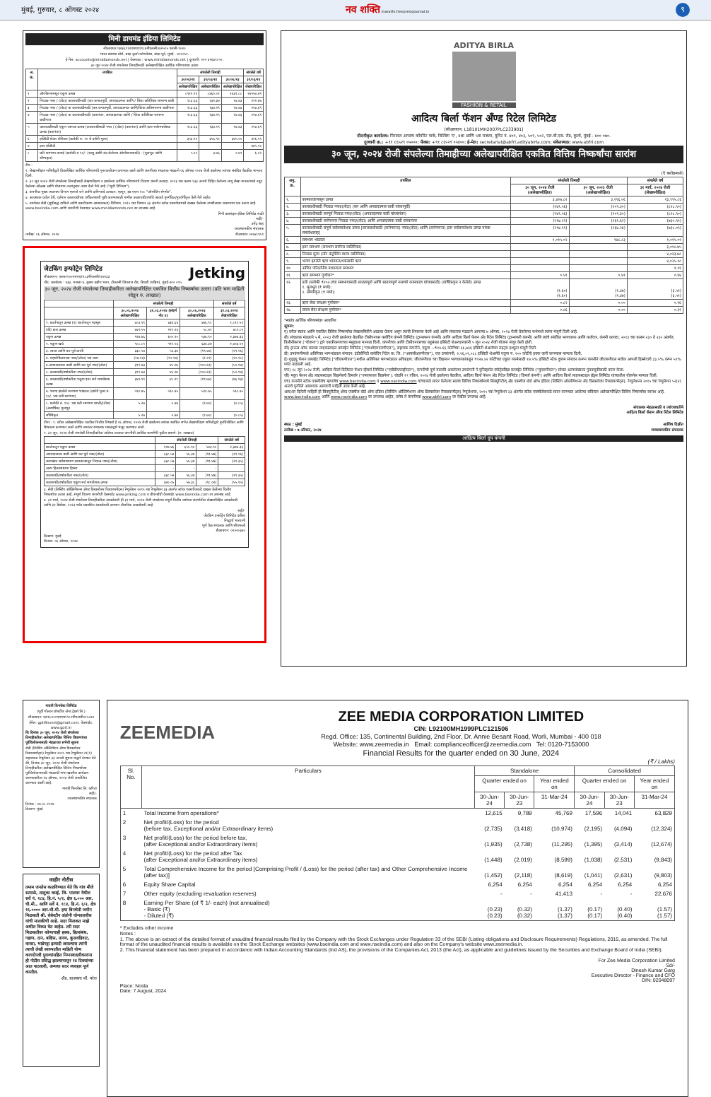मुंबई, गुरुवार, ८ ऑगस्ट २०२४ नव शक्ति marathi.freepressjournal.in ९
मिनी डायमंड इंडिया लिमिटेड
सीआयएन एल३६९१२एमएच१९८७पीएलसी०४२५१५ एलसी-९०२०
भारत डायमंड बोर्स, बांद्रा कुर्ला कॉम्प्लेक्स, बांद्रा-पूर्व, मुंबई - ४०००५१.
ई-मेल: accounts@minidiamonds.net | वेबसाइट : www.minidiamonds.net | दूरध्वनी: ०२२ ४९६४१८५०.
३० जून २०२४ रोजी संपलेल्या तिमाहीसाठी अलेखापरिक्षित आर्थिक परिणामांचा उतारा
| अ. क्र. | तपशिल | संपलेली तिमाही | | | संपलेले वर्ष |
| --- | --- | --- | --- | --- | --- |
| | | ३०/०६/२४ | ३१/०३/२४ | ३०/०६/२३ | ३१/०३/२४ |
| | | अलेखापरिक्षित | अलेखापरिक्षित | अलेखापरिक्षित | लेखापरिक्षित |
| १ | ऑपरेशन्समधून एकूण उत्पन्न | ८९१२.९९ | ८४६०.०१ | २४३१.८८ | २४५५७.७९ |
| २ | निव्वळ नफा / (तोटा) कालावधीसाठी (कर कपातपूर्वी, अपवादात्मक आणि / किंवा अतिरिक्त सामान्य बाबी | १८३.६३ | १३२.३७ | १४.४३ | २१२.७७ |
| ३ | निव्वळ नफा / (तोटा) या कालावधीसाठी (कर कपातपूर्वी, अपवादात्मक आणि/किंवा अतिसामान्य बाबींनंतर | १८३.६३ | १३४.२९ | १४.४३ | २१४.६९ |
| ४ | निव्वळ नफा / (तोटा) या कालावधीसाठी (करानंतर, अपवादात्मक आणि / किंवा अतिरिक्त सामान्य बाबींनंतर | १८३.६३ | १३४.२९ | १४.४३ | २१४.६९ |
| ५ | कालावधीसाठी एकूण व्यापक उत्पन्न (कालावधीसाठी नफा / (तोटा) (करानंतर) आणि इतर सर्वसमावेशक उत्पन्न (करानंतर) | १८३.६३ | १३४.२९ | १४.४३ | २१४.६९ |
| ६ | इक्विटी शेअर कॅपिटल (प्रत्येकी रु. १० चे दर्शनी मूल्य) | ३५६.९१ | ३५६.९१ | ३४५.०० | ३५६.९१ |
| ७ | इतर इक्विटी | - | - | - | ४४५.१० |
| ८ | प्रति समभाग कमाई (प्रत्येकी रु १०/- (चालू आणि बंद केलेल्या ऑपरेशन्ससाठी) - (मूलभूत आणि सौम्यकृत) | ५.१५ | ३.७६ | ०.४२ | ६.०२ |
टीप :
१. लेखापरीक्षण समितीद्वारे वितालेखित आर्थिक परिणामांचे पुनरावलोकन करण्यात आले आणि कंपनीच्या संचालक मंडळाने ०६ ऑगस्ट २०२४ रोजी झालेल्या त्यांच्या संबंधित बैठकीत मान्यता दिली.
२. ३० जून २०२४ रोजी संपलेल्या तिमाहीसाठी लेखापरिक्षण न झालेल्या आर्थिक परिणामांचे विवरण कंपनी कायदा, २०१३ च्या कलम १३३ अन्वये विहित केलेल्या लागू लेखा मानकांमध्ये नमूद केलेल्या ओळख आणि मोजमाप तत्त्वांनुसार तयार केले गेले आहे ("सूची विनियम").
३. कंपनीचा मुख्य व्यवसाय विभाग म्हणजे रत्ने आणि दागिन्यांचे उत्पादन. म्हणून, इंड एएस १०८ "ऑपरेटिंग सेगमेंट".
४. आवश्यक वाटेल तेथे, वर्तमान कालावधीच्या वर्गीकरणाशी पुष्टी करण्यासाठी मागील कालावधी/वर्षाचे आकडे पुनर्गठित/पुनर्वर्गीकृत केले गेले आहेत.
५. उपरोक्त सेबी (सूचीबद्ध दायित्वे आणि प्रकटीकरण आवश्यकता) विनियम, २०१५ च्या नियमन ३३ अंतर्गत स्टॉक एक्सचेंजमध्ये दाखल केलेल्या तपशीलवार स्वरूपाचा एक उतारा आहे. www.bseindia.com आणि कंपनीची वेबसाइट www.minidiamonds.net वर उपलब्ध आहे.
मिनी डायमंड्स इंडिया लिमिटेड साठी
सही/-
उपेंद्र शाह
व्यवस्थापकीय संचालक
तारीख: ०६ ऑगस्ट, २०२४ डीआयएन ००७४८४५१
जेटकिंग इन्फोट्रेन लिमिटेड
सीआयएन: एल७२१००एमएच१९८३पीएलसी१२७१३३
नोंद. कार्यालय : ४३४, मजला-४, बुस्सा उद्योग भवन, टोकरसी जिवराज रोड, शिवडी (पश्चिम), मुंबई-४०० ०१५.
Jetking
३० जून, २०२४ रोजी संपलेल्या तिमाहीकरिता अलेखापरिक्षित एकत्रित वित्तीय निष्कर्षाचा उतारा (प्रति भाग माहिती सोडून रु. लाखात)
| | संपलेली तिमाही | | | संपलेले वर्ष |
| --- | --- | --- | --- | --- |
| | ३०.०६.२०२४ अलेखापरिक्षित | ३१.०३.२०२४ (संदर्भ नोट ४) | ३०.०६.२०२३ अलेखापरिक्षित | ३१.०३.२०२४ लेखापरिक्षित |
| १. प्रवर्तनातून उत्पन्न (ए) प्रवर्तनातून महसूल | ४८४.९१ | ४३४.६४ | ४७६.९१ | १,८९१.५१ |
| (बी) इतर उत्पन्न | ४४२.५५ | २२१.२६ | ५८.७१ | ४८२.८५ |
| एकूण उत्पन्न | ९२७.४६ | ६५५.९० | ५३४.९० | २,३७४.३६ |
| २. एकूण खर्च | ५८८.८१ | ५९१.५६ | ६३४.३७ | २,४०३.५२ |
| ३. व्याज आणि कर पूर्व प्राप्ती | ३३८.५७ | ५६.३४ | (९९.४७) | (२९.१६) |
| ४. सहयोगीदाराच्या नफा/(तोटा) च्या वाटा | (२७.१४) | (११.१७) | (१.२२) | (२०.९८) |
| ४.अपवादात्मक बाबी आणि कर पूर्व नफा/(तोटा) | ३११.४३ | ४५.१७ | (१००.६९) | (५०.१४) |
| ५. कालावधी/वर्षाकरिता नफा/(तोटा) | ३११.४३ | ४५.१७ | (१००.६९) | (५०.१४) |
| ६. कालावधी/वर्षाकरिता एकूण इतर सर्व समावेशक उत्पन्न | ३४२.९१ | ४८.२१ | (९९.७४) | (७६.९३) |
| ७. भरणा झालेले समभाग भांडवल (दर्शनी मुल्य रु. १०/- च्या प्रती समभाग) | ५९०.७५ | ५९०.७५ | ५९०.७५ | ५९०.७५ |
| ८. प्रत्येकी रु. १०/- च्या प्रती समभाग प्राप्ती/(तोटा)(अवार्षिक) मुलभूत | ५.२७ | ०.७७ | (१.७०) | (०.८५) |
| सौम्यिकृत | ५.२७ | ०.७७ | (१.७०) | (०.८५) |
टीपा:- १. वरील अलेखापरिक्षित एकत्रित वित्तीय निष्कर्ष हे ०६ ऑगस्ट, २०२४ रोजी झालेल्या त्यांच्या संबंधित सभेत लेखापरिक्षण समितीद्वारे पुनर्विलोकित आणि शिफारस करण्यात आले आणि त्यानंतर संचालक मंडळाद्वारे मंजूर करण्यात आले.
२. ३० जून, २०२४ रोजी संपलेली तिमाहीकरिता अलिप्त तत्वावर कंपनीची आर्थिक कामगिरी पुढील प्रमाणे: (रु. लाखात)
| | संपलेली तिमाही | | | संपलेले वर्ष |
| --- | --- | --- | --- | --- |
| प्रवर्तनातून एकूण उत्पन्न | ९२७.४६ | ६५५.९० | ५४३.९० | २,३७४.३६ |
| अपवादात्मक बाबी आणि कर पूर्व नफा/(तोटा) | ३३८.५७ | ५६.३४ | (९९.४७) | (२९.१६) |
| करपश्चात सर्वसाधारण कामकाजातून निव्वळ नफा/(तोटा) | ३३८.५७ | ५६.३४ | (९९.४७) | (२९.३५) |
| अल्प हितसंबंधाचा हिस्सा | - | - | - | - |
| कालावधी/वर्षाकरिता नफा/(तोटा) | ३३८.५७ | ५६.३४ | (९९.४७) | (२९.३५) |
| कालावधी/वर्षाकरिता एकूण सर्व समावेशक उत्पन्न | ३७०.०५ | ५७.३८ | (९८.०२) | (५५.९५) |
३. सेबी (लिस्टिंग ऑब्लिगेशन्स अँण्ड डिस्क्लोजर रिक्वायरमेंट्स) रेग्युलेशन २०१५ च्या रेग्युलेशन ३३ अंतर्गत स्टॉक एक्सचेंजकडे दाखल केलेल्या वित्तीय निष्कर्षाचा उतारा आहे. संपूर्ण विवरण कंपनीची वेबसाईट www.jetking.com व बीएसईची वेबसाईट www.bseindia.com वर उपलब्ध आहे.
४. ३१ मार्च, २०२४ रोजी संपलेल्या तिमाहीकरिता आकडेवारी ही ३१ मार्च, २०२४ रोजी संपलेल्या संपूर्ण वित्तीय वर्षाच्या संदर्भातील लेखापरिक्षित आकडेवारी आणि ३१ डिसेंबर, २०२३ पर्यंत प्रकाशित आकडेवारी दरम्यान तौलनिक आकडेवारी आहे.
सही/-
जेटकिंग इन्फोट्रेन लिमिटेड करिता
सिद्धार्थ भारवानी
पूर्ण वेळ संचालक आणि सीएफओ
डीआयएन: ०२०२०३७०
ठिकाण: मुंबई
दिनांक: ०६ ऑगस्ट, २०२४
ADITYA BIRLA
FASHION & RETAIL
आदित्य बिर्ला फॅशन अँण्ड रिटेल लिमिटेड
[सीआयएन: L18101MH2007PLC233901]
नोंदणीकृत कार्यालय: पिरामल अगस्त्य कॉर्पोरेट पार्क, बिल्डिंग 'ए', ४था आणि ५वा मजला, युनिट नं. ४०१, ४०३, ५०१, ५०२, एल.बी.एस. रोड, कुर्ला, मुंबई - ४०० ०७०.
दूरध्वनी क्र.: +९१ ८६५२९ ०५०००; फॅक्स: +९१ ८६५२९ ०५४००; ई-मेल: secretarial@abfrl.adityabirla.com; संकेतस्थळ: www.abfrl.com
३० जून, २०२४ रोजी संपलेल्या तिमाहीच्या अलेखापरीक्षित एकत्रित वित्तिय निष्कर्षांचा सारांश
(₹ करोडमध्ये)
| अनु. क्र. | तपशिल | संपलेली तिमाही | | संपलेले वर्ष |
| --- | --- | --- | --- | --- |
| | | ३० जून, २०२४ रोजी (अलेखापरीक्षित) | ३० जून, २०२३ रोजी (अलेखापरीक्षित) | ३१ मार्च, २०२४ रोजी (लेखापरीक्षित) |
| १. | कामकाजापासून उत्पन्न | ३,४२७.८२ | ३,१९६.०६ | १३,९९५.८६ |
| २. | कालावधीसाठी निव्वळ नफा/(तोटा) (कर आणि अपवादात्मक बाबी यांच्यापूर्वी) | (२४९.५६) | (२०९.३०) | (८२८.९०) |
| ३. | कालावधीसाठी करपूर्व निव्वळ नफा/(तोटा) (अपवादात्मक बाबी यांच्यानंतर) | (२४९.५६) | (२०९.३०) | (८२८.९०) |
| ४. | कालावधीसाठी करोपरान्त निव्वळ नफा/(तोटा) आणि अपवादात्मक बाबी यांच्यानंतर | (२१४.९२) | (१६१.६२) | (७३५.९१) |
| ५. | कालावधीसाठी संपूर्ण सर्वसमावेशक उत्पन्न [कालावधीसाठी (करोपरान्त) नफा/(तोटा) आणि (करोपरान्त) इतर सर्वसमावेशक उत्पन्न यांच्या समावेशासह] | (२१४.९१) | (१६४.२४) | (७३८.०९) |
| ६. | समभाग भांडवल | १,०१५.०२ | ९४८.८३ | १,०१५.०१ |
| ७. | इतर समभाग (समभाग सस्पेन्स व्यतिरिक्त) | | | ३,०१८.७५ |
| ८. | निव्वळ मूल्य (नॉन कंट्रोलिंग व्याज व्यतिरिक्त) | | | ४,०३३.७८ |
| ९. | भरणा झालेले ऋण भांडवल/थकबाकी ऋण | | | ४,०२५.१८ |
| १०. | उर्वरित परिवर्तनीय प्राधान्यता समभाग | | | १.११ |
| ११. | ऋण समभाग गुणोत्तर* | ०.५१ | ०.४१ | ०.४४ |
| १२. | प्रती (प्रत्येकी ₹१०/-)च्या समभागासाठी सातत्यपूर्ण आणि सातत्यपूर्ण नसणारे कामकाज यांच्यासाठी) (वार्षिककृत न केलेले) उत्पन्न १. मूलभूत (₹ मध्ये): २. सौम्यीकृत (₹ मध्ये): | (१.६०) (१.६०) | (१.४७) (१.४७) | (६.५२) (६.५१) |
| १३. | ऋण सेवा संरक्षण गुणोत्तर* | ०.८२ | ०.०० | ०.९६ |
| १४. | व्याज सेवा संरक्षण गुणोत्तर* | ०.८६ | ०.०० | ०.३१ |
*स्वतंत्र आर्थिक परिणामांवर आधारित
सूचना:
ए) वरील स्वतंत्र आणि एकत्रित वित्तिय निष्कर्षांचा लेखासमितीने आढावा घेतला असून त्यांची शिफारस केली आहे आणि संचालक मंडळाने आपल्या ७ ऑगस्ट, २०२४ रोजी घेतलेल्या सभेमध्ये त्यांना मंजुरी दिली आहे.
बी) संचालक मंडळाने ५ मे, २०२३ रोजी झालेल्या बैठकीत टीसीएनएस क्लोदिंग कंपनी लिमिटेड (ट्रान्सफरर कंपनी) आणि आदित्य बिर्ला फॅशन अँड रिटेल लिमिटेड (ट्रान्सफरी कंपनी) आणि त्यांचे संबंधित भागधारक आणि कर्जदार, कंपनी कायदा, २०१३ च्या कलम २३० ते २३२ अंतर्गत, विलीनीकरण ("योजना") द्वारे एकत्रीकरणाच्या मसुद्याला मान्यता दिली. कंपनीच्या आणि टीसीएनएसच्या बहुसंख्य इक्विटी शेअरधारकांनी ५ जून २०२४ रोजी योजना मंजूर केली होती.
सी) हाऊस ऑफ मसाबा लाइफस्टाइल प्रायव्हेट लिमिटेड ["एचओएमएलपीएल"], सहायक कंपनीने, एकूण ~₹१४.६६ कोटींच्या ६६,७३६ इक्विटी शेअर्सच्या राइट्स इश्यूला मंजूरी दिली.
डी) उपकंपनीमध्ये अतिरिक्त भागभांडवल संपादन: इंडीवीनिटी क्लोदिंग रिटेल प्रा. लि. ("आयसीआरपीएल"), एक उपकंपनी, २,२६,०९,०८८ इक्विटी शेअर्सचे एकूण रु. १०० कोटींचे हक्क जारी करण्यास मान्यता दिली.
ई) गुड्ड्यू फॅशन प्रायव्हेट लिमिटेड ["जीएफपीएल"] मधील अतिरिक्त भागभांडवल अधिग्रहण: जीएफपीएल च्या विद्यमान भागधारकांकडून ₹१२७.४२ कोटींच्या एकूण रकमेसाठी १७.५% इक्विटी स्टेक दुय्यम संपादन करून कंपनीने जीएफपीएल मधील आपली हिस्सेदारी ३३.५% वरून ५१% पर्यंत वाढवली आहे.
एफ) १८ जून २०२४ रोजी, आदित्य बिर्ला डिजिटल फॅशन व्हेंचर्स लिमिटेड ("एबीडीएफव्हीएल"), कंपनीची पूर्ण मालकी असलेल्या उपकंपनी ने युनिव्हर्सल स्पोर्ट्सबिझ प्रायव्हेट लिमिटेड ("युएसपीएल") सोबत अल्पसंख्याक गुंतवणूकीसाठी करार केला.
जी) मदुरा फॅशन अँड लाइफस्टाइल बिझनेसचे डिमर्जर ("एमएफएल बिझनेस"): बोर्डाने १९ एप्रिल, २०२४ रोजी झालेल्या बैठकीत, आदित्य बिर्ला फॅशन अँड रिटेल लिमिटेड ('डिमर्ज कंपनी') आणि आदित्य बिर्ला लाइफस्टाइल ब्रँड्स लिमिटेड यांच्यातील योजनेस मान्यता दिली.
एच) कंपनीने स्टॉक एक्स्चेंजेच म्हणजेच www.bseindia.com व www.nseindia.com यांच्याकडे सादर केलेल्या स्वतंत्र वित्तिय निष्कर्षांमध्ये सिक्युरिटीज् अँड एक्स्चेंज बोर्ड ऑफ इंडिया (लिस्टिंग ऑब्लीगेशन्स अँड डिस्क्लोजर रिक्वायरमेंट्स), रेग्युलेशन्स २०१५ च्या रेग्युलेशन ५२(४) अन्वये पुरविले आवश्यक असणारी माहिती उघड केली आहे.
आय)वर दिलेली माहिती ही सिक्युरीटीज् अँण्ड एक्स्चेंज बोर्ड ऑफ इंडिया (लिस्टिंग ऑब्लिगेशन्स अँण्ड डिस्क्लोजर रिक्वायरमेंट्स) रेग्युलेशन्स, २०१५ च्या रेग्युलेशन ३३ अंतर्गत स्टॉक एक्स्चेंजेसकडे सादर करण्यात आलेल्या सविस्तर अलेखापरिक्षित वित्तिय निष्कर्षांचा सारांश आहे. www.bseindia.com आणि www.nseindia.com वर उपलब्ध आहेत, तसेच ते कंपनीच्या www.abfrl.com वर देखील उपलब्ध आहे.
संचालक मंडळासाठी व त्यांच्यावतीने
आदित्य बिर्ला फॅशन अँण्ड रिटेल लिमिटेड
स्थळ : मुंबई आशिष दिक्षीत
तारीख : ७ ऑगस्ट, २०२४ व्यवस्थापकीय संचालक
आदित्य बिर्ला ग्रुप कंपनी
गायत्री फिनवेस्ट लिमिटेड
(पूर्वी गोल्डन प्रॉपर्टीज अँन्ड ट्रेडर्स लि.)
सीआयएन: एल६५१००एमएच१९८२पीएलसी०२५८४४
ईमेल: gptlfinvest@gmail.com, वेबसाईट: www.gptl.in
विः दिनांक ३० जून, २०२४ रोजी संपलेल्या तिमाहीकरिता अलेखापरिक्षित वित्तिय विवरणांच्या पूर्वविलोकनासाठी मंडळाच्या सभेची सूचना
सेबी (लिस्टिंग ऑब्लिगेशन अँण्ड डिस्क्लोजर रिक्वायरमेंट्स) रेग्युलेशन २०१५ च्या रेग्युलेशन २९(१) सहवाचता रेग्युलेशन ३३ अन्वये सूचना याद्वारे देण्यात येते की, दिनांक ३० जून, २०२४ रोजी संपलेल्या तिमाहीकरिता अलेखापरिक्षित वित्तिय निष्कर्षांच्या पूर्वविलोकनासाठी मंडळाची सभा खालील कार्यक्रम करण्याकरिता १४ ऑगस्ट, २०२४ रोजी आयोजित करण्यात आली आहे.
गायत्री फिनवेस्ट लि. करिता
सही/-
व्यवस्थापकीय संचालक
दिनांक : ०७.०८.२०२४
ठिकाण: मुंबई
जाहीर नोटीस
तमाम जनतेस कळविण्यात येते कि गांव मौजे सत्पाळे, तालुका वसई, जि. पालघर येथील सर्वे नं. १८४, हि.नं. ५/२, क्षेत्र ६.००० आर. चौ.मी., आणि सर्वे नं. १८४, हि.नं. ६/२, क्षेत्र १६.०००० आर.चौ.मी. हया बिनशेती जमीन मिळकती श्री. सेबेस्टीन अंतोनी घोन्सालवीस यांची मालकीची आहे. सदर मिळकत माझे अशील विकत घेत आहेत. तरी सदर मिळकतीवर कोणाचाही हक्क, हितसंबंध, गहाण, दान, बक्षिस, तारण, कुळवहिवाट, वारसा, भाडेपट्टा इत्यादी असल्यास त्यांनी त्याची लेखी स्वरुपातील माहिती योग्य कागदोपत्री पुराव्यांसहित निम्नस्वाक्षरीकारांना ही नोटीस प्रसिद्ध झाल्यापासून १४ दिवसांच्या आत पाठवावी, अन्यथा सदर व्यवहार पूर्ण करतील.
ॲड. प्राजक्ता थॉ. परेरा
ZEEMEDIA
ZEE MEDIA CORPORATION LIMITED
CIN: L92100MH1999PLC121506
Regd. Office: 135, Continental Building, 2nd Floor, Dr. Annie Besant Road, Worli, Mumbai - 400 018
Website: www.zeemedia.in Email: complianceofficer@zeemedia.com Tel: 0120-7153000
Financial Results for the quarter ended on 30 June, 2024
(₹ / Lakhs)
| Sl. No. | Particulars | Standalone | | | Consolidated | | |
| --- | --- | --- | --- | --- | --- | --- | --- |
| | | Quarter ended on | | Year ended on | Quarter ended on | | Year ended on |
| | | 30-Jun-24 | 30-Jun-23 | 31-Mar-24 | 30-Jun-24 | 30-Jun-23 | 31-Mar-24 |
| 1 | Total Income from operations* | 12,615 | 9,789 | 45,769 | 17,596 | 14,041 | 63,829 |
| 2 | Net profit/(Loss) for the period (before tax, Exceptional and/or Extraordinary items) | (2,735) | (3,418) | (10,974) | (2,195) | (4,094) | (12,324) |
| 3 | Net profit/(Loss) for the period before tax, (after Exceptional and/or Extraordinary items) | (1,935) | (2,738) | (11,295) | (1,395) | (3,414) | (12,674) |
| 4 | Net profit/(Loss) for the period after Tax (after Exceptional and/or Extraordinary items) | (1,448) | (2,019) | (8,599) | (1,038) | (2,531) | (9,843) |
| 5 | Total Comprehensive Income for the period [Comprising Profit / (Loss) for the period (after tax) and Other Comprehensive Income (after tax)] | (1,452) | (2,118) | (8,619) | (1,041) | (2,631) | (9,803) |
| 6 | Equity Share Capital | 6,254 | 6,254 | 6,254 | 6,254 | 6,254 | 6,254 |
| 7 | Other equity (excluding revaluation reserves) | - | - | 41,413 | - | - | 22,676 |
| 8 | Earning Per Share (of ₹ 1/- each) (not annualised) - Basic (₹) - Diluted (₹) | (0.23) (0.23) | (0.32) (0.32) | (1.37) (1.37) | (0.17) (0.17) | (0.40) (0.40) | (1.57) (1.57) |
* Excludes other income
Notes :
1. The above is an extract of the detailed format of unaudited financial results filed by the Company with the Stock Exchanges under Regulation 33 of the SEBI (Listing obligations and Disclosure Requirements) Regulations, 2015, as amended. The full format of the unaudited financial results is available on the Stock Exchange websites (www.bseindia.com and www.nseindia.com) and also on the Company's website www.zeemedia.in.
2. This financial statement has been prepared in accordance with Indian Accounting Standards (Ind AS), the provisions of the Companies Act, 2013 (the Act), as applicable and guidelines issued by the Securities and Exchange Board of India (SEBI).
For Zee Media Corporation Limited
Sd/-
Dinesh Kumar Garg
Executive Director - Finance and CFO
DIN: 02048097
Place: Noida
Date: 7 August, 2024